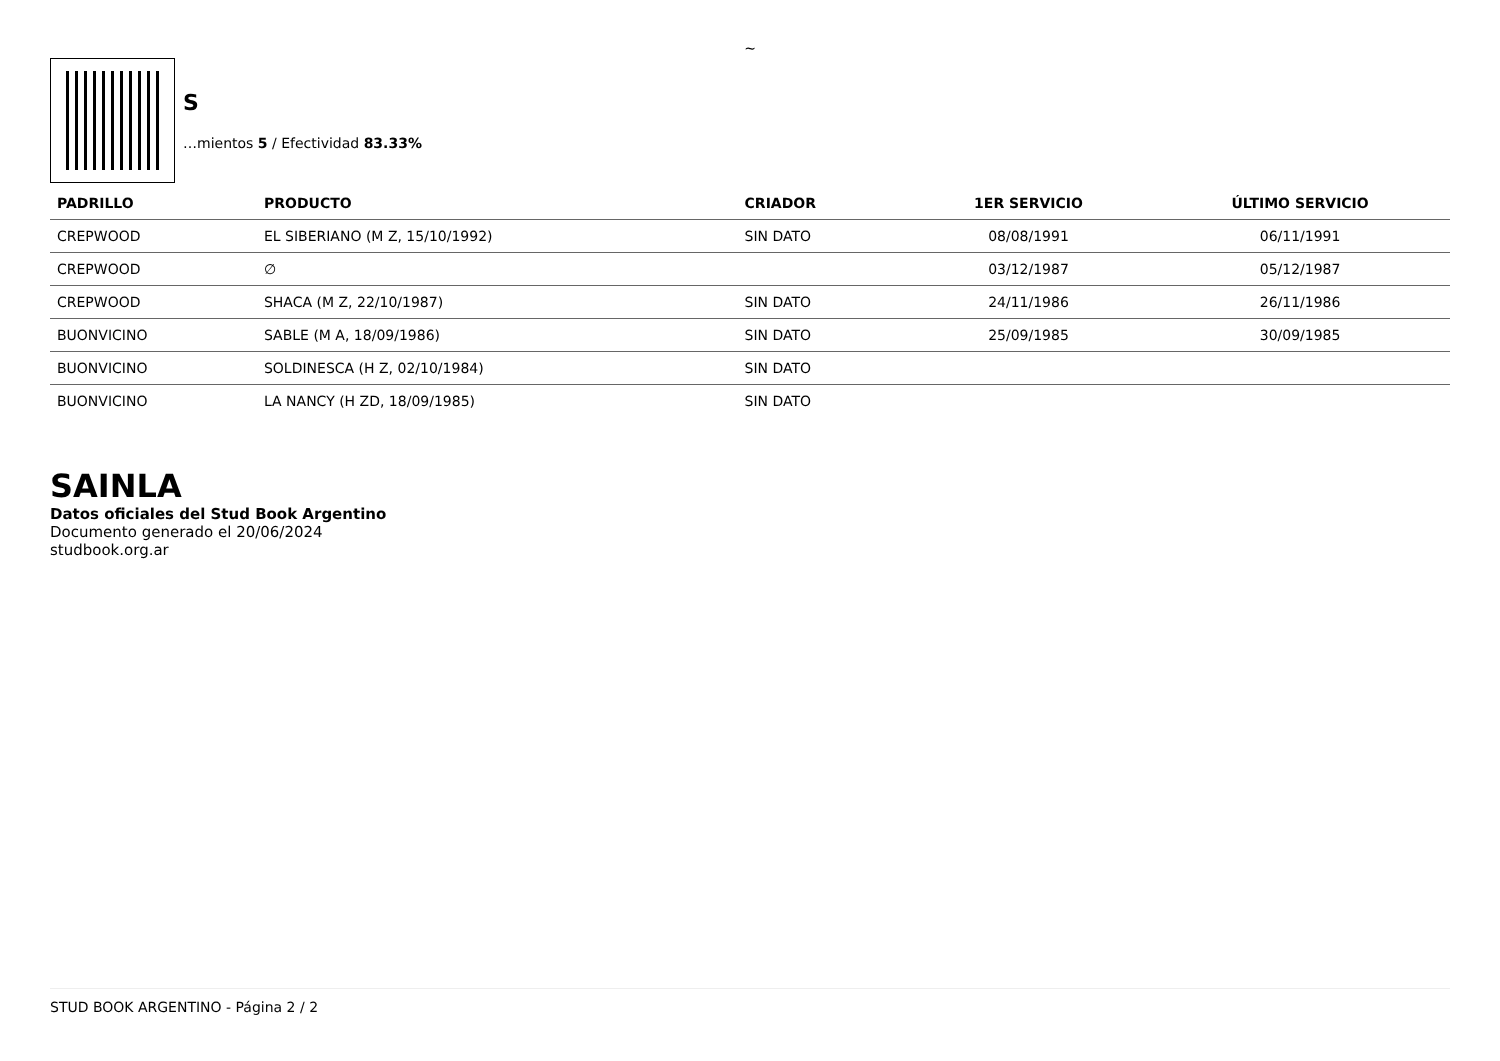~
S
…mientos 5 / Efectividad 83.33%
| PADRILLO | PRODUCTO | CRIADOR | 1ER SERVICIO | ÚLTIMO SERVICIO |
| --- | --- | --- | --- | --- |
| CREPWOOD | EL SIBERIANO (M Z, 15/10/1992) | SIN DATO | 08/08/1991 | 06/11/1991 |
| CREPWOOD | ∅ | | 03/12/1987 | 05/12/1987 |
| CREPWOOD | SHACA (M Z, 22/10/1987) | SIN DATO | 24/11/1986 | 26/11/1986 |
| BUONVICINO | SABLE (M A, 18/09/1986) | SIN DATO | 25/09/1985 | 30/09/1985 |
| BUONVICINO | SOLDINESCA (H Z, 02/10/1984) | SIN DATO | | |
| BUONVICINO | LA NANCY (H ZD, 18/09/1985) | SIN DATO | | |
SAINLA
Datos oficiales del Stud Book Argentino
Documento generado el 20/06/2024
studbook.org.ar
STUD BOOK ARGENTINO - Página 2 / 2